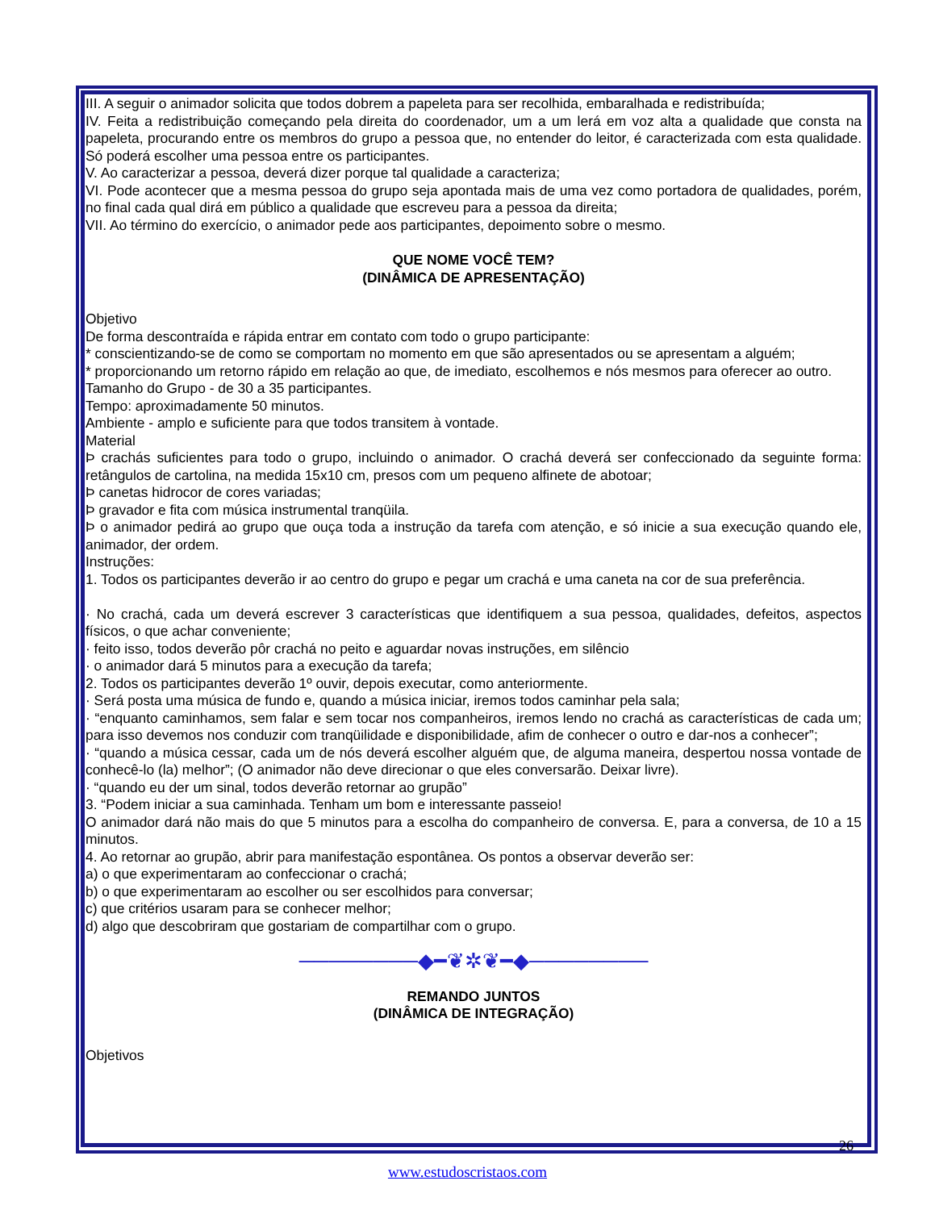III. A seguir o animador solicita que todos dobrem a papeleta para ser recolhida, embaralhada e redistribuída;
IV. Feita a redistribuição começando pela direita do coordenador, um a um lerá em voz alta a qualidade que consta na papeleta, procurando entre os membros do grupo a pessoa que, no entender do leitor, é caracterizada com esta qualidade. Só poderá escolher uma pessoa entre os participantes.
V. Ao caracterizar a pessoa, deverá dizer porque tal qualidade a caracteriza;
VI. Pode acontecer que a mesma pessoa do grupo seja apontada mais de uma vez como portadora de qualidades, porém, no final cada qual dirá em público a qualidade que escreveu para a pessoa da direita;
VII. Ao término do exercício, o animador pede aos participantes, depoimento sobre o mesmo.
QUE NOME VOCÊ TEM?
(DINÂMICA DE APRESENTAÇÃO)
Objetivo
De forma descontraída e rápida entrar em contato com todo o grupo participante:
* conscientizando-se de como se comportam no momento em que são apresentados ou se apresentam a alguém;
* proporcionando um retorno rápido em relação ao que, de imediato, escolhemos e nós mesmos para oferecer ao outro.
Tamanho do Grupo - de 30 a 35 participantes.
Tempo: aproximadamente 50 minutos.
Ambiente - amplo e suficiente para que todos transitem à vontade.
Material
Þ crachás suficientes para todo o grupo, incluindo o animador. O crachá deverá ser confeccionado da seguinte forma: retângulos de cartolina, na medida 15x10 cm, presos com um pequeno alfinete de abotoar;
Þ canetas hidrocor de cores variadas;
Þ gravador e fita com música instrumental tranqüila.
Þ o animador pedirá ao grupo que ouça toda a instrução da tarefa com atenção, e só inicie a sua execução quando ele, animador, der ordem.
Instruções:
1. Todos os participantes deverão ir ao centro do grupo e pegar um crachá e uma caneta na cor de sua preferência.
· No crachá, cada um deverá escrever 3 características que identifiquem a sua pessoa, qualidades, defeitos, aspectos físicos, o que achar conveniente;
· feito isso, todos deverão pôr crachá no peito e aguardar novas instruções, em silêncio
· o animador dará 5 minutos para a execução da tarefa;
2. Todos os participantes deverão 1º ouvir, depois executar, como anteriormente.
· Será posta uma música de fundo e, quando a música iniciar, iremos todos caminhar pela sala;
· “enquanto caminhamos, sem falar e sem tocar nos companheiros, iremos lendo no crachá as características de cada um; para isso devemos nos conduzir com tranqüilidade e disponibilidade, afim de conhecer o outro e dar-nos a conhecer”;
· “quando a música cessar, cada um de nós deverá escolher alguém que, de alguma maneira, despertou nossa vontade de conhecê-lo (la) melhor”; (O animador não deve direcionar o que eles conversarão. Deixar livre).
· “quando eu der um sinal, todos deverão retornar ao grupão”
3. “Podem iniciar a sua caminhada. Tenham um bom e interessante passeio!
O animador dará não mais do que 5 minutos para a escolha do companheiro de conversa. E, para a conversa, de 10 a 15 minutos.
4. Ao retornar ao grupão, abrir para manifestação espontânea. Os pontos a observar deverão ser:
a) o que experimentaram ao confeccionar o crachá;
b) o que experimentaram ao escolher ou ser escolhidos para conversar;
c) que critérios usaram para se conhecer melhor;
d) algo que descobriram que gostariam de compartilhar com o grupo.
────────◆━❦✲❦━◆────────
REMANDO JUNTOS
(DINÂMICA DE INTEGRAÇÃO)
Objetivos
26
www.estudoscristaos.com